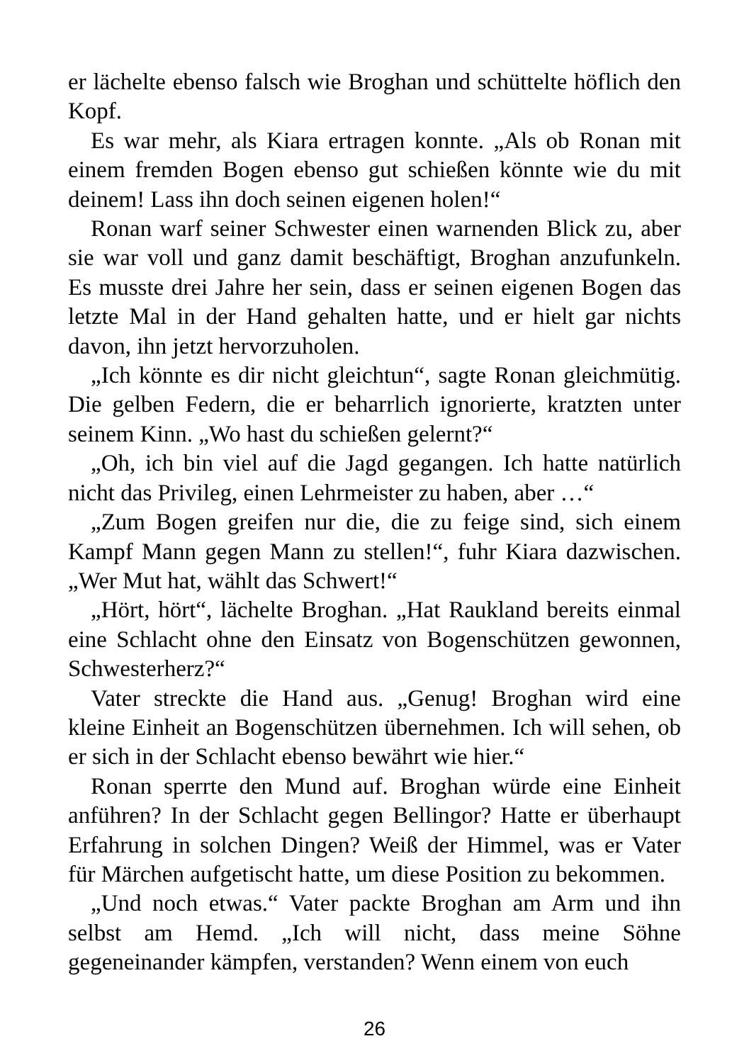er lächelte ebenso falsch wie Broghan und schüttelte höflich den Kopf.
Es war mehr, als Kiara ertragen konnte. „Als ob Ronan mit einem fremden Bogen ebenso gut schießen könnte wie du mit deinem! Lass ihn doch seinen eigenen holen!“
Ronan warf seiner Schwester einen warnenden Blick zu, aber sie war voll und ganz damit beschäftigt, Broghan anzufunkeln. Es musste drei Jahre her sein, dass er seinen eigenen Bogen das letzte Mal in der Hand gehalten hatte, und er hielt gar nichts davon, ihn jetzt hervorzuholen.
„Ich könnte es dir nicht gleichtun“, sagte Ronan gleichmütig. Die gelben Federn, die er beharrlich ignorierte, kratzten unter seinem Kinn. „Wo hast du schießen gelernt?“
„Oh, ich bin viel auf die Jagd gegangen. Ich hatte natürlich nicht das Privileg, einen Lehrmeister zu haben, aber …“
„Zum Bogen greifen nur die, die zu feige sind, sich einem Kampf Mann gegen Mann zu stellen!“, fuhr Kiara dazwischen. „Wer Mut hat, wählt das Schwert!“
„Hört, hört“, lächelte Broghan. „Hat Raukland bereits einmal eine Schlacht ohne den Einsatz von Bogenschützen gewonnen, Schwesterherz?“
Vater streckte die Hand aus. „Genug! Broghan wird eine kleine Einheit an Bogenschützen übernehmen. Ich will sehen, ob er sich in der Schlacht ebenso bewährt wie hier.“
Ronan sperrte den Mund auf. Broghan würde eine Einheit anführen? In der Schlacht gegen Bellingor? Hatte er überhaupt Erfahrung in solchen Dingen? Weiß der Himmel, was er Vater für Märchen aufgetischt hatte, um diese Position zu bekommen.
„Und noch etwas.“ Vater packte Broghan am Arm und ihn selbst am Hemd. „Ich will nicht, dass meine Söhne gegeneinander kämpfen, verstanden? Wenn einem von euch
26